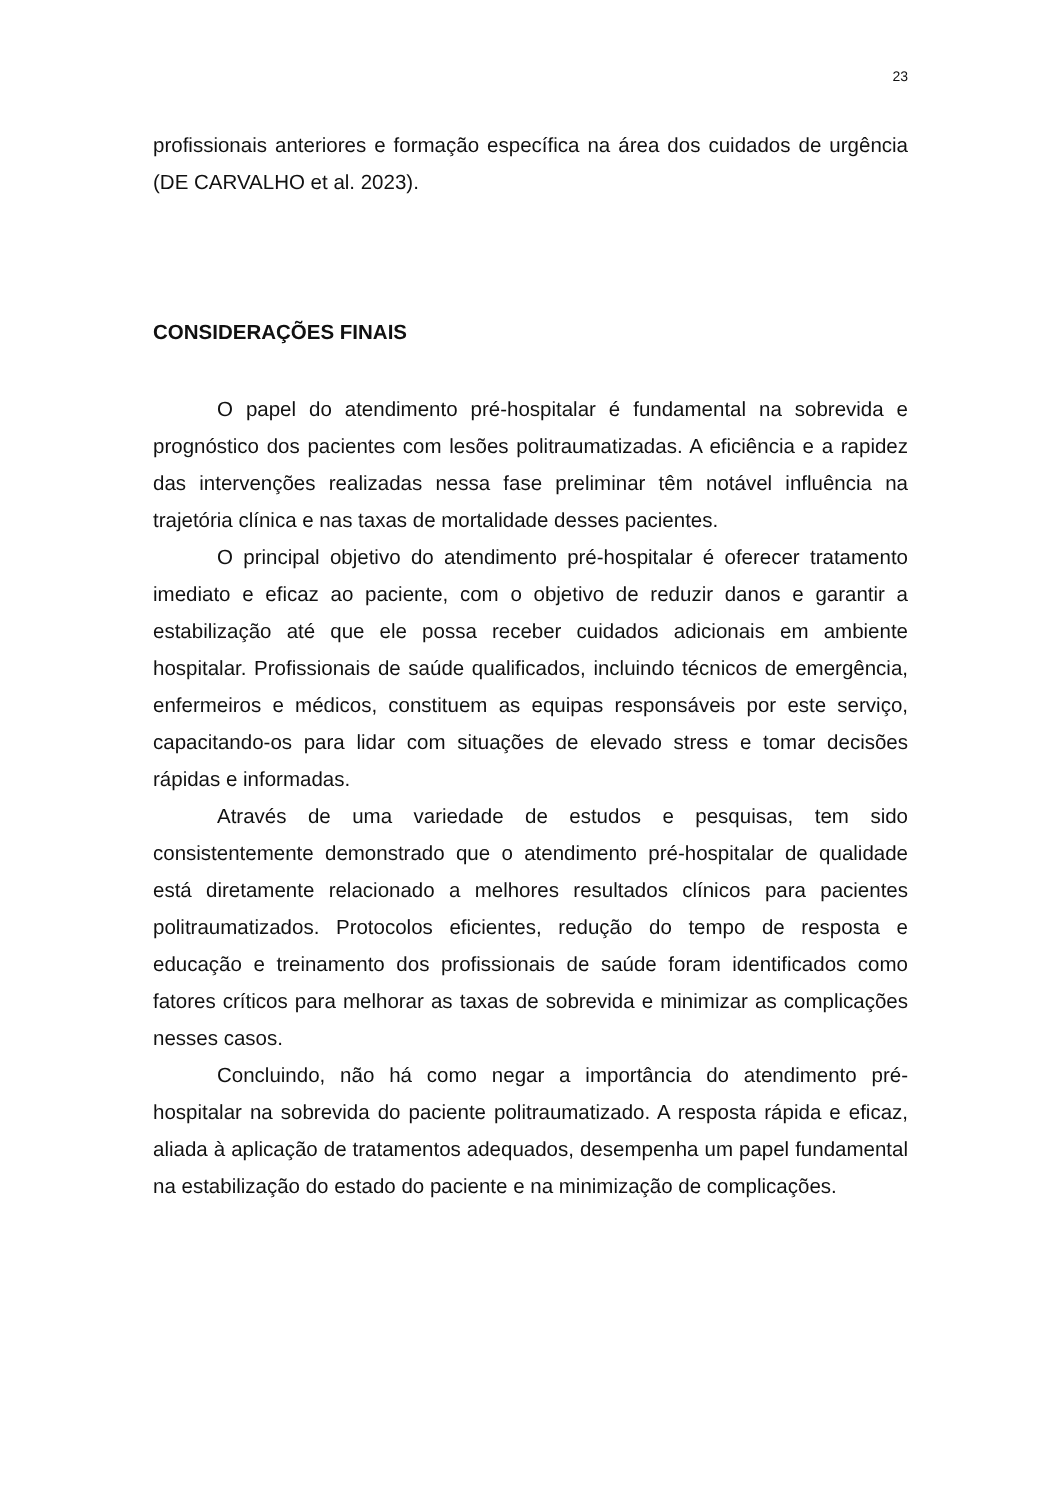23
profissionais anteriores e formação específica na área dos cuidados de urgência (DE CARVALHO et al. 2023).
CONSIDERAÇÕES FINAIS
O papel do atendimento pré-hospitalar é fundamental na sobrevida e prognóstico dos pacientes com lesões politraumatizadas. A eficiência e a rapidez das intervenções realizadas nessa fase preliminar têm notável influência na trajetória clínica e nas taxas de mortalidade desses pacientes.
O principal objetivo do atendimento pré-hospitalar é oferecer tratamento imediato e eficaz ao paciente, com o objetivo de reduzir danos e garantir a estabilização até que ele possa receber cuidados adicionais em ambiente hospitalar. Profissionais de saúde qualificados, incluindo técnicos de emergência, enfermeiros e médicos, constituem as equipas responsáveis por este serviço, capacitando-os para lidar com situações de elevado stress e tomar decisões rápidas e informadas.
Através de uma variedade de estudos e pesquisas, tem sido consistentemente demonstrado que o atendimento pré-hospitalar de qualidade está diretamente relacionado a melhores resultados clínicos para pacientes politraumatizados. Protocolos eficientes, redução do tempo de resposta e educação e treinamento dos profissionais de saúde foram identificados como fatores críticos para melhorar as taxas de sobrevida e minimizar as complicações nesses casos.
Concluindo, não há como negar a importância do atendimento pré-hospitalar na sobrevida do paciente politraumatizado. A resposta rápida e eficaz, aliada à aplicação de tratamentos adequados, desempenha um papel fundamental na estabilização do estado do paciente e na minimização de complicações.